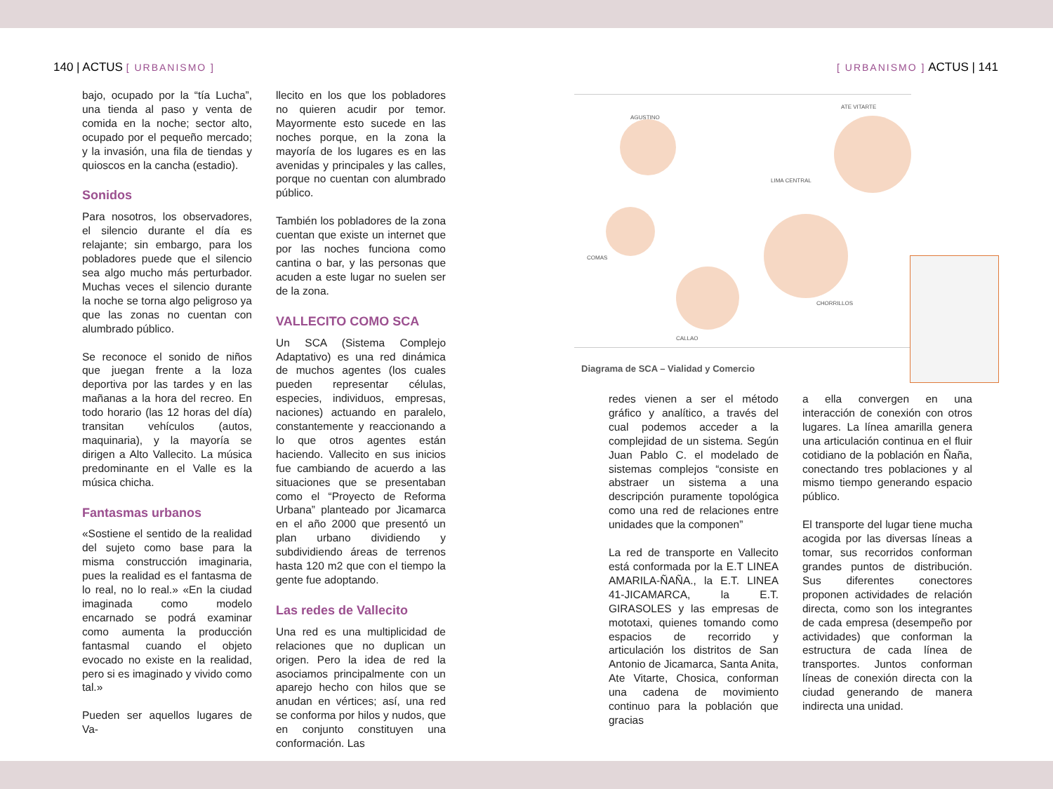140 | ACTUS [ URBANISMO ]
bajo, ocupado por la “tía Lucha”, una tienda al paso y venta de comida en la noche; sector alto, ocupado por el pequeño mercado; y la invasión, una fila de tiendas y quioscos en la cancha (estadio).
Sonidos
Para nosotros, los observadores, el silencio durante el día es relajante; sin embargo, para los pobladores puede que el silencio sea algo mucho más perturbador. Muchas veces el silencio durante la noche se torna algo peligroso ya que las zonas no cuentan con alumbrado público.
Se reconoce el sonido de niños que juegan frente a la loza deportiva por las tardes y en las mañanas a la hora del recreo. En todo horario (las 12 horas del día) transitan vehículos (autos, maquinaria), y la mayoría se dirigen a Alto Vallecito. La música predominante en el Valle es la música chicha.
Fantasmas urbanos
«Sostiene el sentido de la realidad del sujeto como base para la misma construcción imaginaria, pues la realidad es el fantasma de lo real, no lo real.» «En la ciudad imaginada como modelo encarnado se podrá examinar como aumenta la producción fantasmal cuando el objeto evocado no existe en la realidad, pero si es imaginado y vivido como tal.»
Pueden ser aquellos lugares de Va-
llecito en los que los pobladores no quieren acudir por temor. Mayormente esto sucede en las noches porque, en la zona la mayoría de los lugares es en las avenidas y principales y las calles, porque no cuentan con alumbrado público.
También los pobladores de la zona cuentan que existe un internet que por las noches funciona como cantina o bar, y las personas que acuden a este lugar no suelen ser de la zona.
VALLECITO COMO SCA
Un SCA (Sistema Complejo Adaptativo) es una red dinámica de muchos agentes (los cuales pueden representar células, especies, individuos, empresas, naciones) actuando en paralelo, constantemente y reaccionando a lo que otros agentes están haciendo. Vallecito en sus inicios fue cambiando de acuerdo a las situaciones que se presentaban como el “Proyecto de Reforma Urbana” planteado por Jicamarca en el año 2000 que presentó un plan urbano dividiendo y subdividiendo áreas de terrenos hasta 120 m2 que con el tiempo la gente fue adoptando.
Las redes de Vallecito
Una red es una multiplicidad de relaciones que no duplican un origen. Pero la idea de red la asociamos principalmente con un aparejo hecho con hilos que se anudan en vértices; así, una red se conforma por hilos y nudos, que en conjunto constituyen una conformación. Las
[ URBANISMO ] ACTUS | 141
AGUSTINO
ATE VITARTE
LIMA CENTRAL
COMAS
CALLAO
CHORRILLOS
Diagrama de SCA – Vialidad y Comercio
redes vienen a ser el método gráfico y analítico, a través del cual podemos acceder a la complejidad de un sistema. Según Juan Pablo C. el modelado de sistemas complejos “consiste en abstraer un sistema a una descripción puramente topológica como una red de relaciones entre unidades que la componen”
La red de transporte en Vallecito está conformada por la E.T LINEA AMARILA-ÑAÑA., la E.T. LINEA 41-JICAMARCA, la E.T. GIRASOLES y las empresas de mototaxi, quienes tomando como espacios de recorrido y articulación los distritos de San Antonio de Jicamarca, Santa Anita, Ate Vitarte, Chosica, conforman una cadena de movimiento continuo para la población que gracias
a ella convergen en una interacción de conexión con otros lugares. La línea amarilla genera una articulación continua en el fluir cotidiano de la población en Ñaña, conectando tres poblaciones y al mismo tiempo generando espacio público.
El transporte del lugar tiene mucha acogida por las diversas líneas a tomar, sus recorridos conforman grandes puntos de distribución. Sus diferentes conectores proponen actividades de relación directa, como son los integrantes de cada empresa (desempeño por actividades) que conforman la estructura de cada línea de transportes. Juntos conforman líneas de conexión directa con la ciudad generando de manera indirecta una unidad.